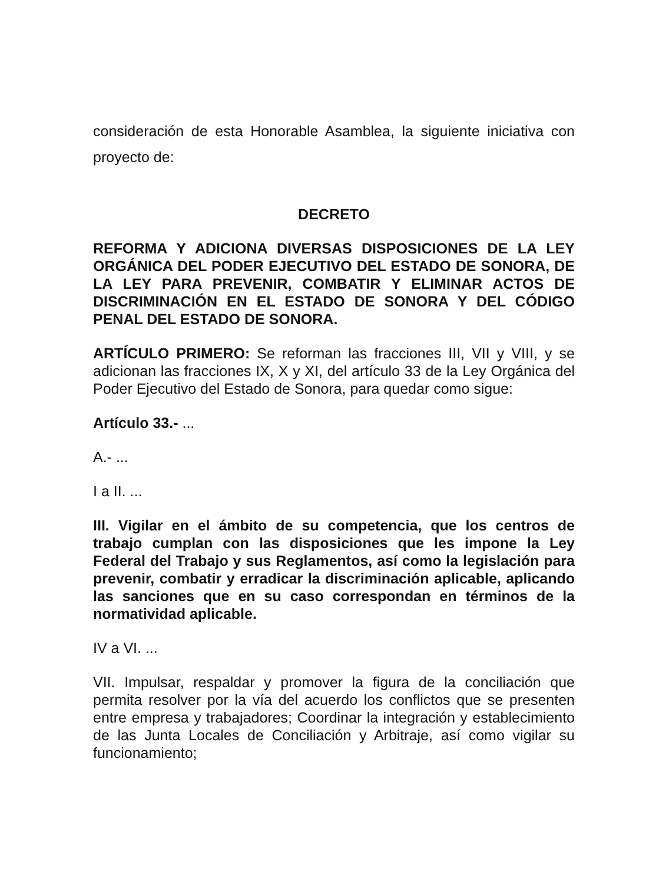consideración de esta Honorable Asamblea, la siguiente iniciativa con proyecto de:
DECRETO
REFORMA Y ADICIONA DIVERSAS DISPOSICIONES DE LA LEY ORGÁNICA DEL PODER EJECUTIVO DEL ESTADO DE SONORA, DE LA LEY PARA PREVENIR, COMBATIR Y ELIMINAR ACTOS DE DISCRIMINACIÓN EN EL ESTADO DE SONORA Y DEL CÓDIGO PENAL DEL ESTADO DE SONORA.
ARTÍCULO PRIMERO: Se reforman las fracciones III, VII y VIII, y se adicionan las fracciones IX, X y XI, del artículo 33 de la Ley Orgánica del Poder Ejecutivo del Estado de Sonora, para quedar como sigue:
Artículo 33.- ...
A.- ...
I a II. ...
III. Vigilar en el ámbito de su competencia, que los centros de trabajo cumplan con las disposiciones que les impone la Ley Federal del Trabajo y sus Reglamentos, así como la legislación para prevenir, combatir y erradicar la discriminación aplicable, aplicando las sanciones que en su caso correspondan en términos de la normatividad aplicable.
IV a VI. ...
VII. Impulsar, respaldar y promover la figura de la conciliación que permita resolver por la vía del acuerdo los conflictos que se presenten entre empresa y trabajadores; Coordinar la integración y establecimiento de las Junta Locales de Conciliación y Arbitraje, así como vigilar su funcionamiento;